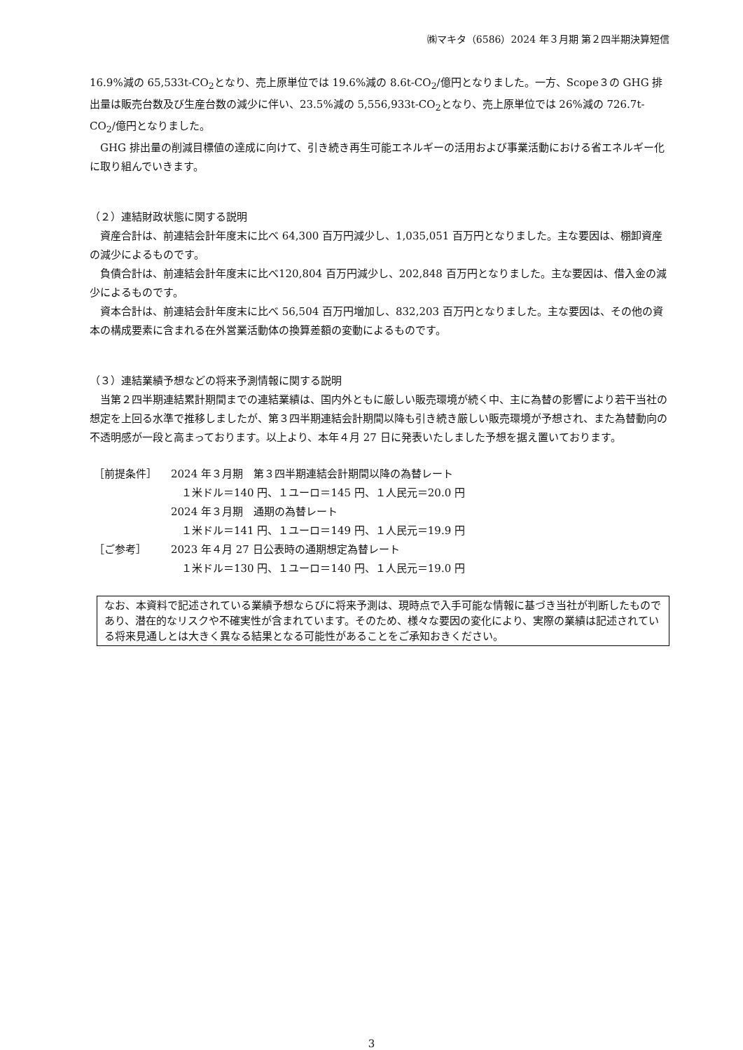㈱マキタ（6586）2024 年３月期 第２四半期決算短信
16.9%減の 65,533t-CO<sub>2</sub>となり、売上原単位では 19.6%減の 8.6t-CO<sub>2</sub>/億円となりました。一方、Scope３の GHG 排出量は販売台数及び生産台数の減少に伴い、23.5%減の 5,556,933t-CO<sub>2</sub>となり、売上原単位では 26%減の 726.7t-CO<sub>2</sub>/億円となりました。
GHG 排出量の削減目標値の達成に向けて、引き続き再生可能エネルギーの活用および事業活動における省エネルギー化に取り組んでいきます。
（２）連結財政状態に関する説明
資産合計は、前連結会計年度末に比べ 64,300 百万円減少し、1,035,051 百万円となりました。主な要因は、棚卸資産の減少によるものです。
負債合計は、前連結会計年度末に比べ120,804 百万円減少し、202,848 百万円となりました。主な要因は、借入金の減少によるものです。
資本合計は、前連結会計年度末に比べ 56,504 百万円増加し、832,203 百万円となりました。主な要因は、その他の資本の構成要素に含まれる在外営業活動体の換算差額の変動によるものです。
（３）連結業績予想などの将来予測情報に関する説明
当第２四半期連結累計期間までの連結業績は、国内外ともに厳しい販売環境が続く中、主に為替の影響により若干当社の想定を上回る水準で推移しましたが、第３四半期連結会計期間以降も引き続き厳しい販売環境が予想され、また為替動向の不透明感が一段と高まっております。以上より、本年４月 27 日に発表いたしました予想を据え置いております。
［前提条件］ 2024 年３月期　第３四半期連結会計期間以降の為替レート
　１米ドル＝140 円、１ユーロ＝145 円、１人民元＝20.0 円
2024 年３月期　通期の為替レート
　１米ドル＝141 円、１ユーロ＝149 円、１人民元＝19.9 円
［ご参考］ 2023 年４月 27 日公表時の通期想定為替レート
　１米ドル＝130 円、１ユーロ＝140 円、１人民元＝19.0 円
なお、本資料で記述されている業績予想ならびに将来予測は、現時点で入手可能な情報に基づき当社が判断したものであり、潜在的なリスクや不確実性が含まれています。そのため、様々な要因の変化により、実際の業績は記述されている将来見通しとは大きく異なる結果となる可能性があることをご承知おきください。
3